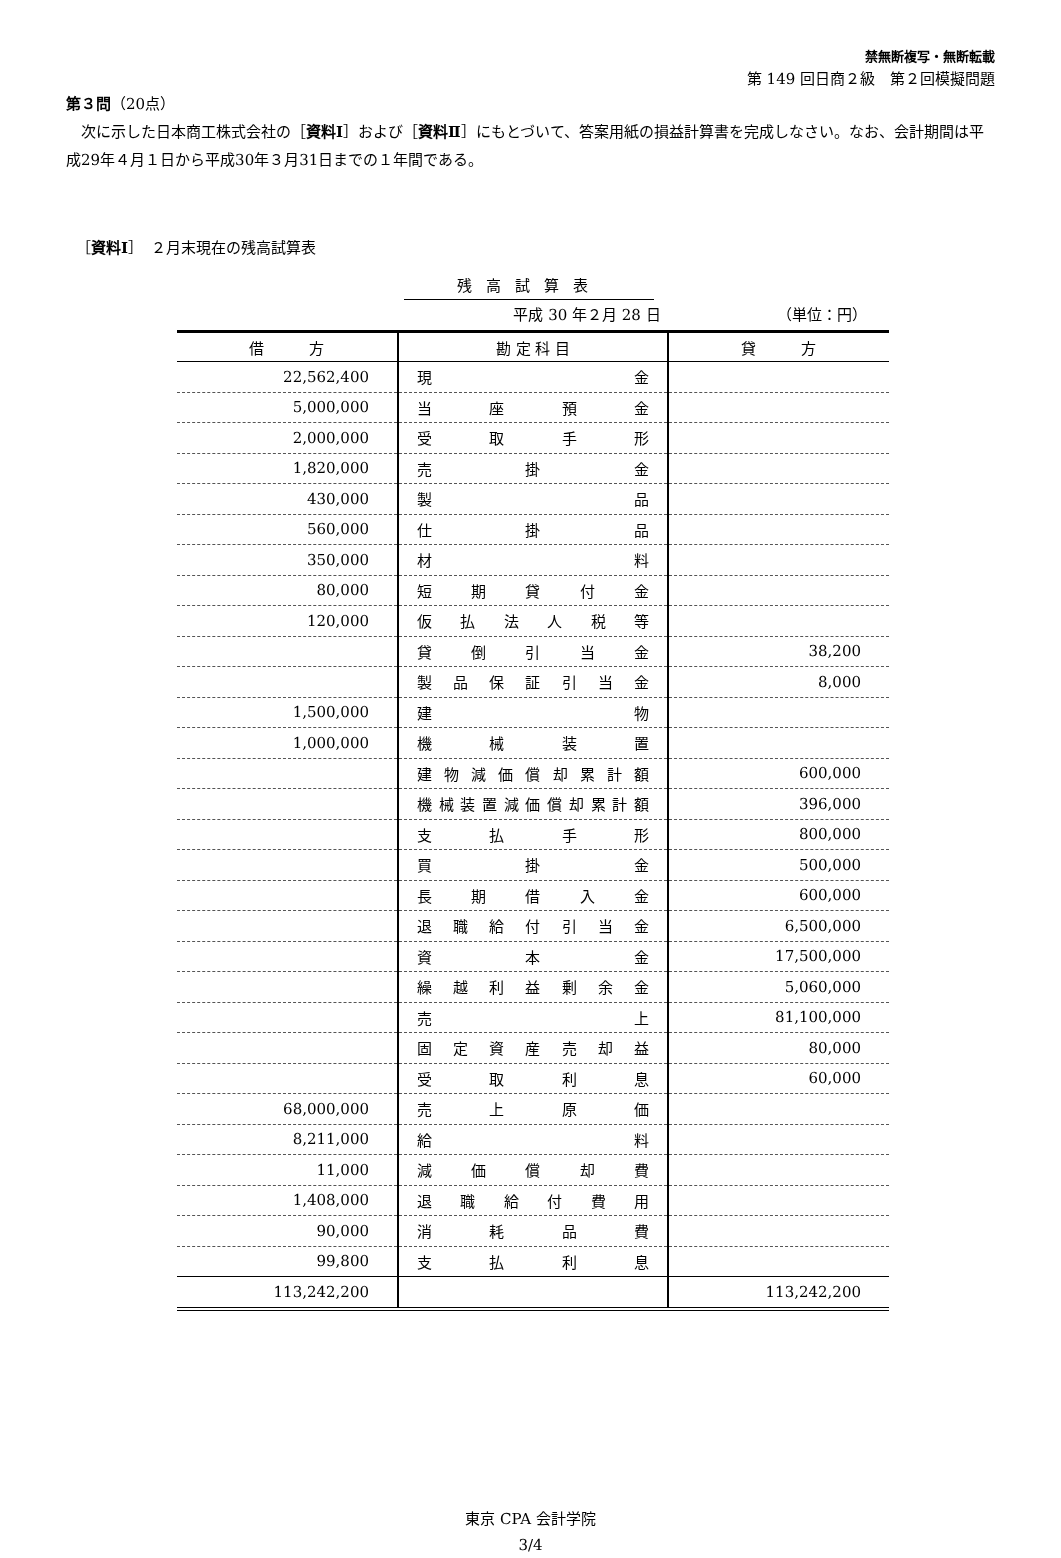禁無断複写・無断転載
第 149 回日商２級　第２回模擬問題
第３問（20点）
　次に示した日本商工株式会社の［資料Ⅰ］および［資料Ⅱ］にもとづいて、答案用紙の損益計算書を完成しなさい。なお、会計期間は平成29年４月１日から平成30年３月31日までの１年間である。
［資料Ⅰ］　２月末現在の残高試算表
残高試算表
平成 30 年２月 28 日 （単位：円）
| 借 方 | 勘 定 科 目 | 貸 方 |
| --- | --- | --- |
| 22,562,400 | 現 金 | |
| 5,000,000 | 当 座 預 金 | |
| 2,000,000 | 受 取 手 形 | |
| 1,820,000 | 売 掛 金 | |
| 430,000 | 製 品 | |
| 560,000 | 仕 掛 品 | |
| 350,000 | 材 料 | |
| 80,000 | 短 期 貸 付 金 | |
| 120,000 | 仮 払 法 人 税 等 | |
| | 貸 倒 引 当 金 | 38,200 |
| | 製 品 保 証 引 当 金 | 8,000 |
| 1,500,000 | 建 物 | |
| 1,000,000 | 機 械 装 置 | |
| | 建 物 減 価 償 却 累 計 額 | 600,000 |
| | 機械装置減価償却累計額 | 396,000 |
| | 支 払 手 形 | 800,000 |
| | 買 掛 金 | 500,000 |
| | 長 期 借 入 金 | 600,000 |
| | 退 職 給 付 引 当 金 | 6,500,000 |
| | 資 本 金 | 17,500,000 |
| | 繰 越 利 益 剰 余 金 | 5,060,000 |
| | 売 上 | 81,100,000 |
| | 固 定 資 産 売 却 益 | 80,000 |
| | 受 取 利 息 | 60,000 |
| 68,000,000 | 売 上 原 価 | |
| 8,211,000 | 給 料 | |
| 11,000 | 減 価 償 却 費 | |
| 1,408,000 | 退 職 給 付 費 用 | |
| 90,000 | 消 耗 品 費 | |
| 99,800 | 支 払 利 息 | |
| 113,242,200 | | 113,242,200 |
東京 CPA 会計学院
3/4